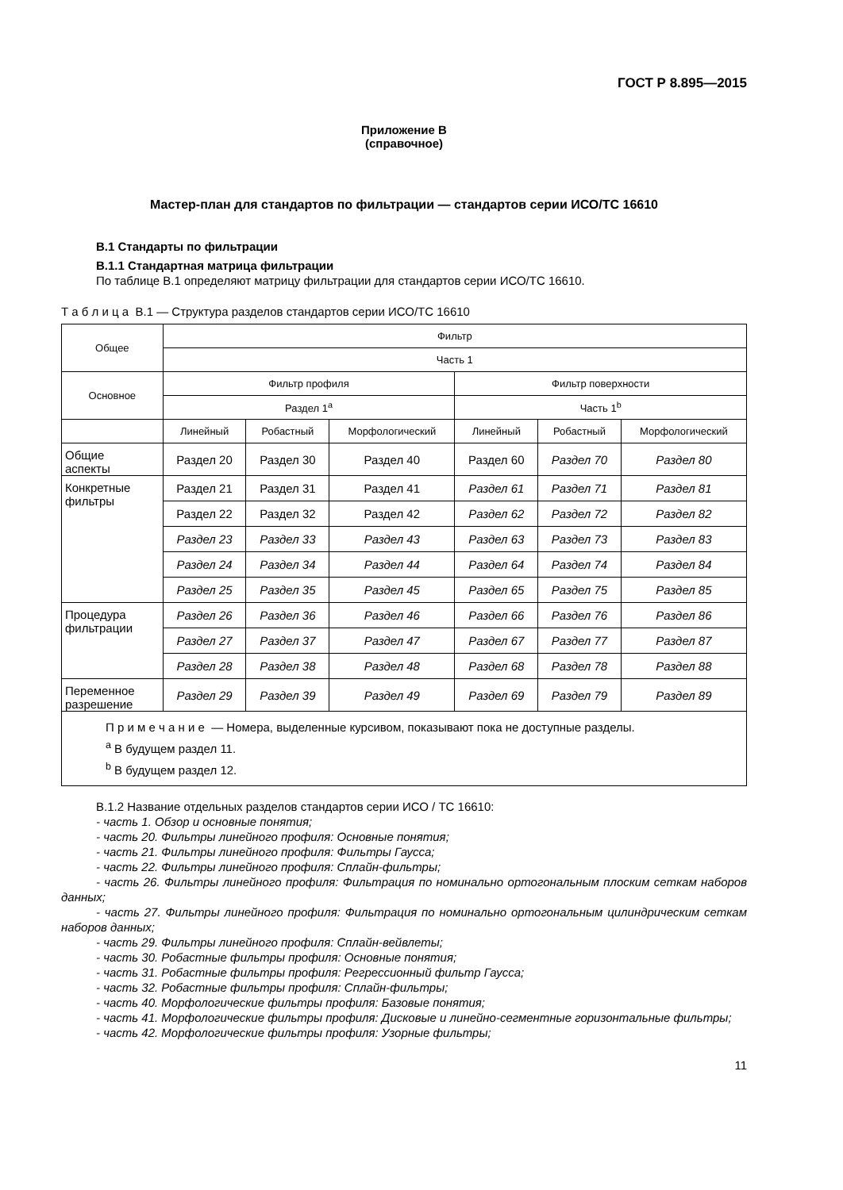ГОСТ Р 8.895—2015
Приложение В
(справочное)
Мастер-план для стандартов по фильтрации — стандартов серии ИСО/ТС 16610
В.1 Стандарты по фильтрации
В.1.1 Стандартная матрица фильтрации
По таблице В.1 определяют матрицу фильтрации для стандартов серии ИСО/ТС 16610.
Т а б л и ц а В.1 — Структура разделов стандартов серии ИСО/ТС 16610
| Общее | Фильтр | | | | | |
| --- | --- | --- | --- | --- | --- | --- |
| | Часть 1 | | | | | |
| Основное | Фильтр профиля | | | Фильтр поверхности | | |
| | Раздел 1<sup>a</sup> | | | Часть 1<sup>b</sup> | | |
| | Линейный | Робастный | Морфологический | Линейный | Робастный | Морфологический |
| Общие аспекты | Раздел 20 | Раздел 30 | Раздел 40 | Раздел 60 | Раздел 70 | Раздел 80 |
| Конкретные фильтры | Раздел 21 | Раздел 31 | Раздел 41 | Раздел 61 | Раздел 71 | Раздел 81 |
| | Раздел 22 | Раздел 32 | Раздел 42 | Раздел 62 | Раздел 72 | Раздел 82 |
| | Раздел 23 | Раздел 33 | Раздел 43 | Раздел 63 | Раздел 73 | Раздел 83 |
| | Раздел 24 | Раздел 34 | Раздел 44 | Раздел 64 | Раздел 74 | Раздел 84 |
| | Раздел 25 | Раздел 35 | Раздел 45 | Раздел 65 | Раздел 75 | Раздел 85 |
| Процедура фильтрации | Раздел 26 | Раздел 36 | Раздел 46 | Раздел 66 | Раздел 76 | Раздел 86 |
| | Раздел 27 | Раздел 37 | Раздел 47 | Раздел 67 | Раздел 77 | Раздел 87 |
| | Раздел 28 | Раздел 38 | Раздел 48 | Раздел 68 | Раздел 78 | Раздел 88 |
| Переменное разрешение | Раздел 29 | Раздел 39 | Раздел 49 | Раздел 69 | Раздел 79 | Раздел 89 |
| П р и м е ч а н и е — Номера, выделенные курсивом, показывают пока не доступные разделы. <sup>a</sup> В будущем раздел 11. <sup>b</sup> В будущем раздел 12. | | | | | | |
В.1.2 Название отдельных разделов стандартов серии ИСО / ТС 16610:
- часть 1. Обзор и основные понятия;
- часть 20. Фильтры линейного профиля: Основные понятия;
- часть 21. Фильтры линейного профиля: Фильтры Гаусса;
- часть 22. Фильтры линейного профиля: Сплайн-фильтры;
- часть 26. Фильтры линейного профиля: Фильтрация по номинально ортогональным плоским сеткам наборов данных;
- часть 27. Фильтры линейного профиля: Фильтрация по номинально ортогональным цилиндрическим сеткам наборов данных;
- часть 29. Фильтры линейного профиля: Сплайн-вейвлеты;
- часть 30. Робастные фильтры профиля: Основные понятия;
- часть 31. Робастные фильтры профиля: Регрессионный фильтр Гаусса;
- часть 32. Робастные фильтры профиля: Сплайн-фильтры;
- часть 40. Морфологические фильтры профиля: Базовые понятия;
- часть 41. Морфологические фильтры профиля: Дисковые и линейно-сегментные горизонтальные фильтры;
- часть 42. Морфологические фильтры профиля: Узорные фильтры;
11